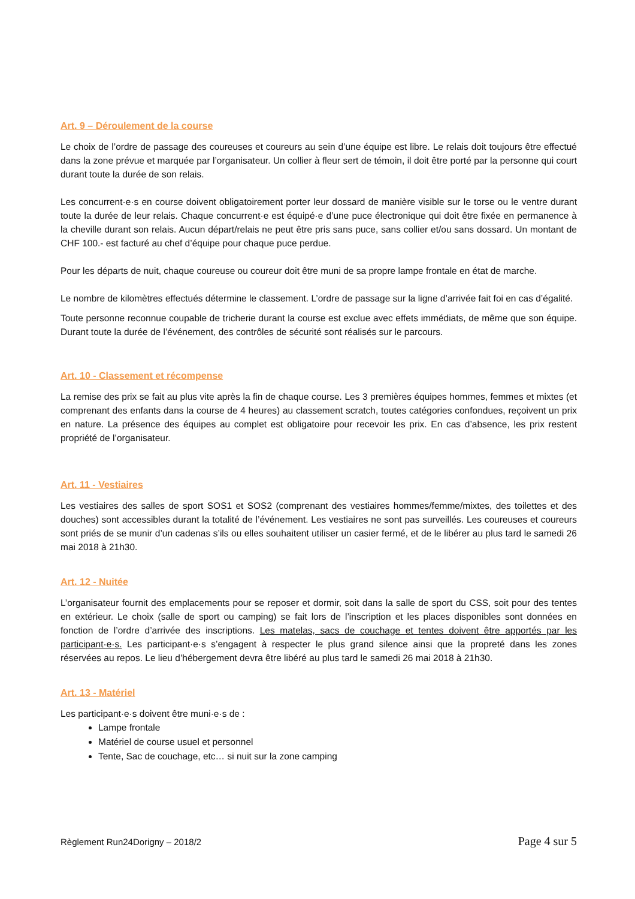Art. 9 – Déroulement de la course
Le choix de l’ordre de passage des coureuses et coureurs au sein d’une équipe est libre. Le relais doit toujours être effectué dans la zone prévue et marquée par l’organisateur. Un collier à fleur sert de témoin, il doit être porté par la personne qui court durant toute la durée de son relais.
Les concurrent·e·s en course doivent obligatoirement porter leur dossard de manière visible sur le torse ou le ventre durant toute la durée de leur relais. Chaque concurrent·e est équipé·e d’une puce électronique qui doit être fixée en permanence à la cheville durant son relais. Aucun départ/relais ne peut être pris sans puce, sans collier et/ou sans dossard. Un montant de CHF 100.- est facturé au chef d’équipe pour chaque puce perdue.
Pour les départs de nuit, chaque coureuse ou coureur doit être muni de sa propre lampe frontale en état de marche.
Le nombre de kilomètres effectués détermine le classement. L’ordre de passage sur la ligne d’arrivée fait foi en cas d’égalité.
Toute personne reconnue coupable de tricherie durant la course est exclue avec effets immédiats, de même que son équipe. Durant toute la durée de l’événement, des contrôles de sécurité sont réalisés sur le parcours.
Art. 10 - Classement et récompense
La remise des prix se fait au plus vite après la fin de chaque course. Les 3 premières équipes hommes, femmes et mixtes (et comprenant des enfants dans la course de 4 heures) au classement scratch, toutes catégories confondues, reçoivent un prix en nature. La présence des équipes au complet est obligatoire pour recevoir les prix. En cas d’absence, les prix restent propriété de l’organisateur.
Art. 11 - Vestiaires
Les vestiaires des salles de sport SOS1 et SOS2 (comprenant des vestiaires hommes/femme/mixtes, des toilettes et des douches) sont accessibles durant la totalité de l’événement. Les vestiaires ne sont pas surveillés. Les coureuses et coureurs sont priés de se munir d’un cadenas s’ils ou elles souhaitent utiliser un casier fermé, et de le libérer au plus tard le samedi 26 mai 2018 à 21h30.
Art. 12 - Nuitée
L’organisateur fournit des emplacements pour se reposer et dormir, soit dans la salle de sport du CSS, soit pour des tentes en extérieur. Le choix (salle de sport ou camping) se fait lors de l’inscription et les places disponibles sont données en fonction de l’ordre d’arrivée des inscriptions. Les matelas, sacs de couchage et tentes doivent être apportés par les participant·e·s. Les participant·e·s s’engagent à respecter le plus grand silence ainsi que la propreté dans les zones réservées au repos. Le lieu d’hébergement devra être libéré au plus tard le samedi 26 mai 2018 à 21h30.
Art. 13 - Matériel
Les participant·e·s doivent être muni·e·s de :
Lampe frontale
Matériel de course usuel et personnel
Tente, Sac de couchage, etc… si nuit sur la zone camping
Règlement Run24Dorigny – 2018/2 Page 4 sur 5